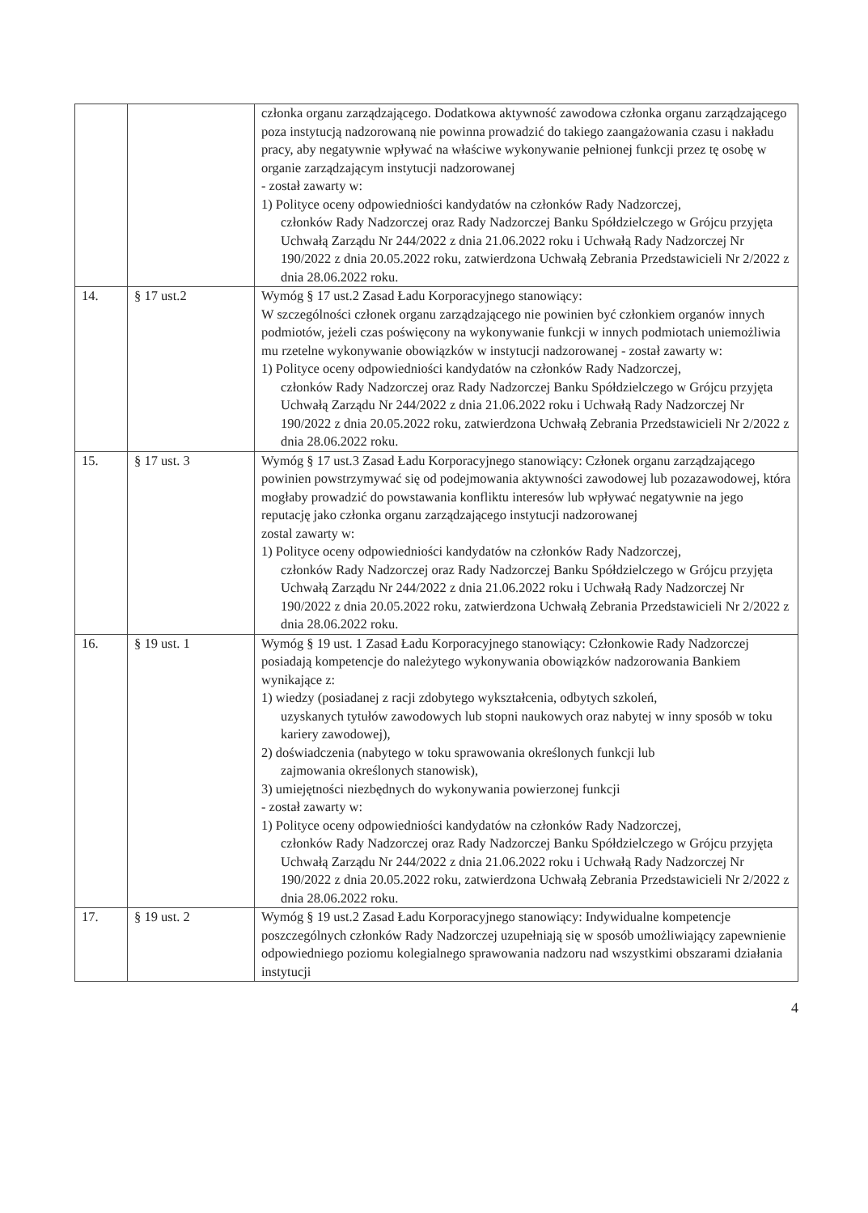| | | członka organu zarządzającego. Dodatkowa aktywność zawodowa członka organu zarządzającego poza instytucją nadzorowaną nie powinna prowadzić do takiego zaangażowania czasu i nakładu pracy, aby negatywnie wpływać na właściwe wykonywanie pełnionej funkcji przez tę osobę w organie zarządzającym instytucji nadzorowanej - został zawarty w: 1) Polityce oceny odpowiedniości kandydatów na członków Rady Nadzorczej, członków Rady Nadzorczej oraz Rady Nadzorczej Banku Spółdzielczego w Grójcu przyjęta Uchwałą Zarządu Nr 244/2022 z dnia 21.06.2022 roku i Uchwałą Rady Nadzorczej Nr 190/2022 z dnia 20.05.2022 roku, zatwierdzona Uchwałą Zebrania Przedstawicieli Nr 2/2022 z dnia 28.06.2022 roku. |
| 14. | § 17 ust.2 | Wymóg § 17 ust.2 Zasad Ładu Korporacyjnego stanowiący: W szczególności członek organu zarządzającego nie powinien być członkiem organów innych podmiotów, jeżeli czas poświęcony na wykonywanie funkcji w innych podmiotach uniemożliwia mu rzetelne wykonywanie obowiązków w instytucji nadzorowanej - został zawarty w: 1) Polityce oceny odpowiedniości kandydatów na członków Rady Nadzorczej, członków Rady Nadzorczej oraz Rady Nadzorczej Banku Spółdzielczego w Grójcu przyjęta Uchwałą Zarządu Nr 244/2022 z dnia 21.06.2022 roku i Uchwałą Rady Nadzorczej Nr 190/2022 z dnia 20.05.2022 roku, zatwierdzona Uchwałą Zebrania Przedstawicieli Nr 2/2022 z dnia 28.06.2022 roku. |
| 15. | § 17 ust. 3 | Wymóg § 17 ust.3 Zasad Ładu Korporacyjnego stanowiący: Członek organu zarządzającego powinien powstrzymywać się od podejmowania aktywności zawodowej lub pozazawodowej, która mogłaby prowadzić do powstawania konfliktu interesów lub wpływać negatywnie na jego reputację jako członka organu zarządzającego instytucji nadzorowanej zostal zawarty w: 1) Polityce oceny odpowiedniości kandydatów na członków Rady Nadzorczej, członków Rady Nadzorczej oraz Rady Nadzorczej Banku Spółdzielczego w Grójcu przyjęta Uchwałą Zarządu Nr 244/2022 z dnia 21.06.2022 roku i Uchwałą Rady Nadzorczej Nr 190/2022 z dnia 20.05.2022 roku, zatwierdzona Uchwałą Zebrania Przedstawicieli Nr 2/2022 z dnia 28.06.2022 roku. |
| 16. | § 19 ust. 1 | Wymóg § 19 ust. 1 Zasad Ładu Korporacyjnego stanowiący: Członkowie Rady Nadzorczej posiadają kompetencje do należytego wykonywania obowiązków nadzorowania Bankiem wynikające z: 1) wiedzy (posiadanej z racji zdobytego wykształcenia, odbytych szkoleń, uzyskanych tytułów zawodowych lub stopni naukowych oraz nabytej w inny sposób w toku kariery zawodowej), 2) doświadczenia (nabytego w toku sprawowania określonych funkcji lub zajmowania określonych stanowisk), 3) umiejętności niezbędnych do wykonywania powierzonej funkcji - został zawarty w: 1) Polityce oceny odpowiedniości kandydatów na członków Rady Nadzorczej, członków Rady Nadzorczej oraz Rady Nadzorczej Banku Spółdzielczego w Grójcu przyjęta Uchwałą Zarządu Nr 244/2022 z dnia 21.06.2022 roku i Uchwałą Rady Nadzorczej Nr 190/2022 z dnia 20.05.2022 roku, zatwierdzona Uchwałą Zebrania Przedstawicieli Nr 2/2022 z dnia 28.06.2022 roku. |
| 17. | § 19 ust. 2 | Wymóg § 19 ust.2 Zasad Ładu Korporacyjnego stanowiący: Indywidualne kompetencje poszczególnych członków Rady Nadzorczej uzupełniają się w sposób umożliwiający zapewnienie odpowiedniego poziomu kolegialnego sprawowania nadzoru nad wszystkimi obszarami działania instytucji |
4